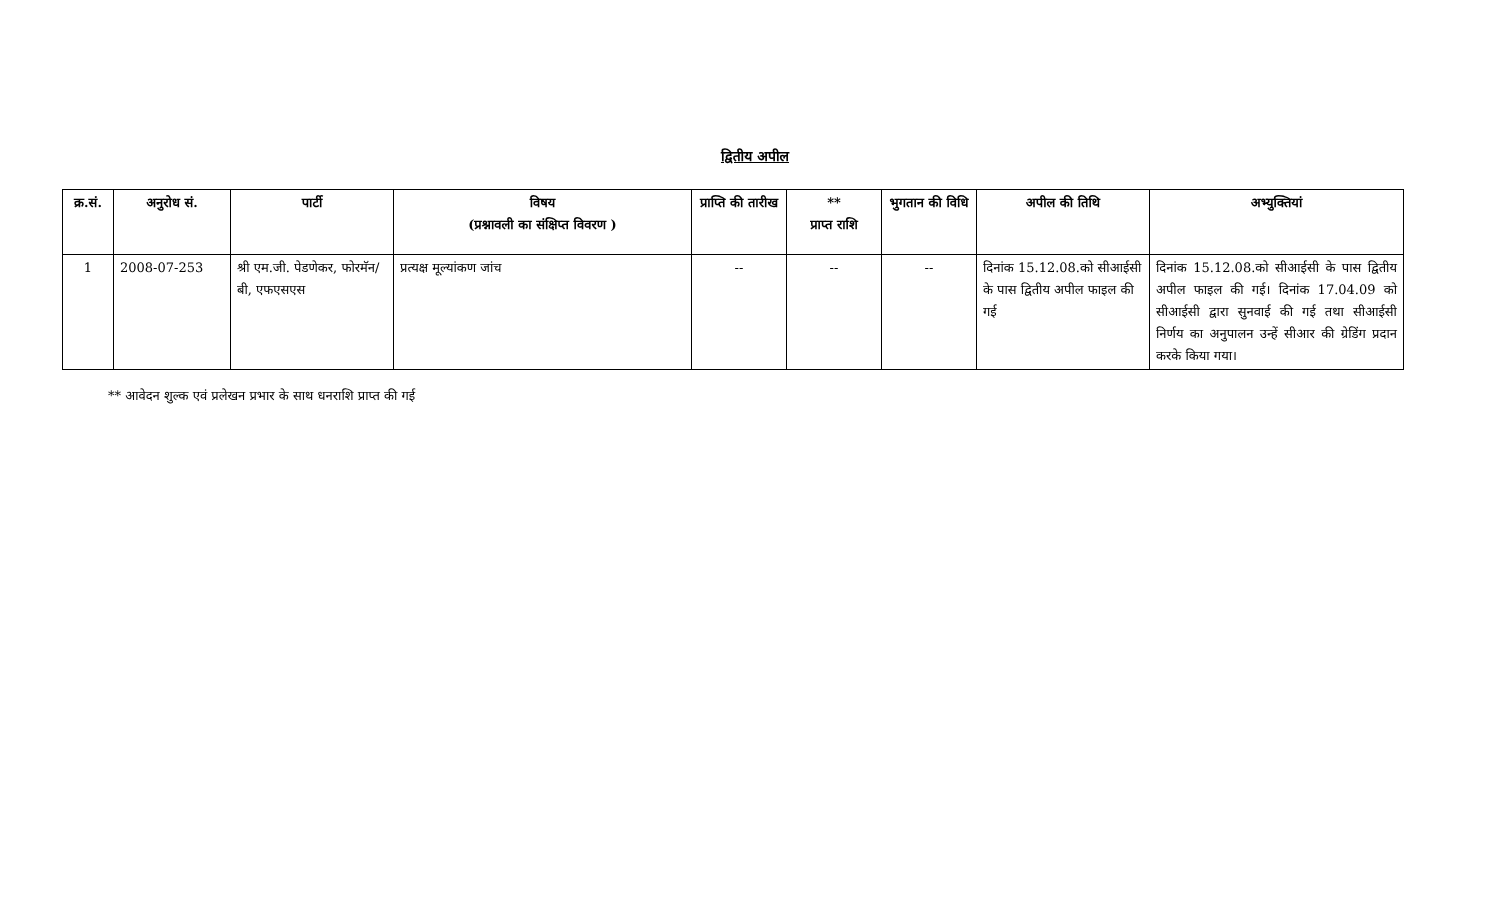द्वितीय अपील
| क्र.सं. | अनुरोध सं. | पार्टी | विषय (प्रश्नावली का संक्षिप्त विवरण ) | प्राप्ति की तारीख | ** प्राप्त राशि | भुगतान की विधि | अपील की तिथि | अभ्युक्तियां |
| --- | --- | --- | --- | --- | --- | --- | --- | --- |
| 1 | 2008-07-253 | श्री एम.जी. पेडणेकर, फोरमॅन/बी, एफएसएस | प्रत्यक्ष मूल्यांकण जांच | -- | -- | -- | दिनांक 15.12.08.को सीआईसी के पास द्वितीय अपील फाइल की गई | दिनांक 15.12.08.को सीआईसी के पास द्वितीय अपील फाइल की गई। दिनांक 17.04.09 को सीआईसी द्वारा सुनवाई की गई तथा सीआईसी निर्णय का अनुपालन उन्हें सीआर की ग्रेडिंग प्रदान करके किया गया। |
** आवेदन शुल्क एवं प्रलेखन प्रभार के साथ धनराशि प्राप्त की गई